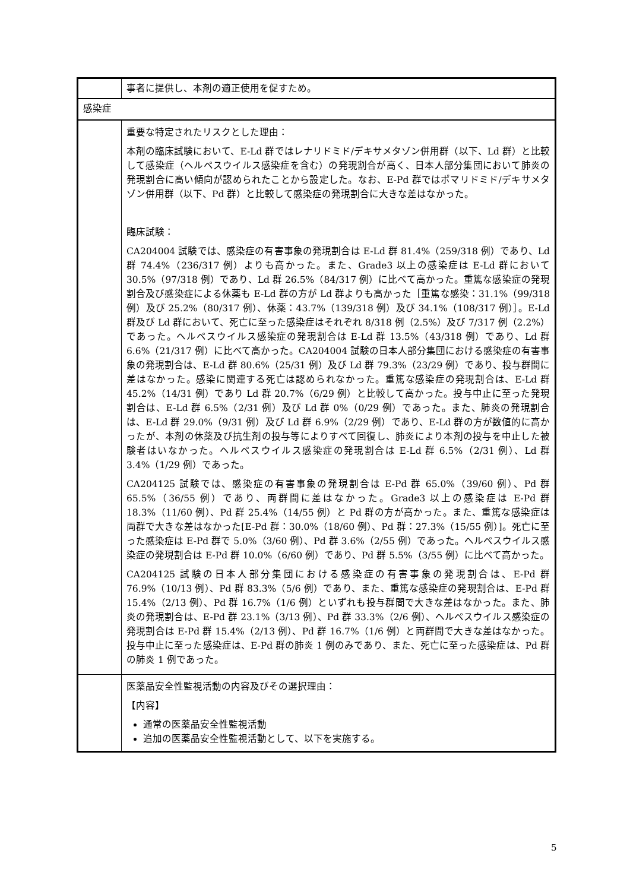| | 事者に提供し、本剤の適正使用を促すため。 |
| 感染症 | |
| | 重要な特定されたリスクとした理由： 本剤の臨床試験において、E-Ld 群ではレナリドミド/デキサメタゾン併用群（以下、Ld 群）と比較して感染症（ヘルペスウイルス感染症を含む）の発現割合が高く、日本人部分集団において肺炎の発現割合に高い傾向が認められたことから設定した。なお、E-Pd 群ではポマリドミド/デキサメタゾン併用群（以下、Pd 群）と比較して感染症の発現割合に大きな差はなかった。 臨床試験： CA204004 試験では、感染症の有害事象の発現割合は E-Ld 群 81.4%（259/318 例）であり、Ld 群 74.4%（236/317 例）よりも高かった。また、Grade3 以上の感染症は E-Ld 群において 30.5%（97/318 例）であり、Ld 群 26.5%（84/317 例）に比べて高かった。重篤な感染症の発現割合及び感染症による休薬も E-Ld 群の方が Ld 群よりも高かった［重篤な感染：31.1%（99/318 例）及び 25.2%（80/317 例）、休薬：43.7%（139/318 例）及び 34.1%（108/317 例）］。E-Ld 群及び Ld 群において、死亡に至った感染症はそれぞれ 8/318 例（2.5%）及び 7/317 例（2.2%）であった。ヘルペスウイルス感染症の発現割合は E-Ld 群 13.5%（43/318 例）であり、Ld 群 6.6%（21/317 例）に比べて高かった。CA204004 試験の日本人部分集団における感染症の有害事象の発現割合は、E-Ld 群 80.6%（25/31 例）及び Ld 群 79.3%（23/29 例）であり、投与群間に差はなかった。感染に関連する死亡は認められなかった。重篤な感染症の発現割合は、E-Ld 群 45.2%（14/31 例）であり Ld 群 20.7%（6/29 例）と比較して高かった。投与中止に至った発現割合は、E-Ld 群 6.5%（2/31 例）及び Ld 群 0%（0/29 例）であった。また、肺炎の発現割合は、E-Ld 群 29.0%（9/31 例）及び Ld 群 6.9%（2/29 例）であり、E-Ld 群の方が数値的に高かったが、本剤の休薬及び抗生剤の投与等によりすべて回復し、肺炎により本剤の投与を中止した被験者はいなかった。ヘルペスウイルス感染症の発現割合は E-Ld 群 6.5%（2/31 例）、Ld 群 3.4%（1/29 例）であった。 CA204125 試験では、感染症の有害事象の発現割合は E-Pd 群 65.0%（39/60 例）、Pd 群 65.5%（36/55 例）であり、両群間に差はなかった。Grade3 以上の感染症は E-Pd 群 18.3%（11/60 例）、Pd 群 25.4%（14/55 例）と Pd 群の方が高かった。また、重篤な感染症は両群で大きな差はなかった[E-Pd 群：30.0%（18/60 例）、Pd 群：27.3%（15/55 例）]。死亡に至った感染症は E-Pd 群で 5.0%（3/60 例）、Pd 群 3.6%（2/55 例）であった。ヘルペスウイルス感染症の発現割合は E-Pd 群 10.0%（6/60 例）であり、Pd 群 5.5%（3/55 例）に比べて高かった。 CA204125 試験の日本人部分集団における感染症の有害事象の発現割合は、E-Pd 群 76.9%（10/13 例）、Pd 群 83.3%（5/6 例）であり、また、重篤な感染症の発現割合は、E-Pd 群 15.4%（2/13 例）、Pd 群 16.7%（1/6 例）といずれも投与群間で大きな差はなかった。また、肺炎の発現割合は、E-Pd 群 23.1%（3/13 例）、Pd 群 33.3%（2/6 例）、ヘルペスウイルス感染症の発現割合は E-Pd 群 15.4%（2/13 例）、Pd 群 16.7%（1/6 例）と両群間で大きな差はなかった。投与中止に至った感染症は、E-Pd 群の肺炎 1 例のみであり、また、死亡に至った感染症は、Pd 群の肺炎 1 例であった。 |
| | 医薬品安全性監視活動の内容及びその選択理由： 【内容】 通常の医薬品安全性監視活動 追加の医薬品安全性監視活動として、以下を実施する。 |
5